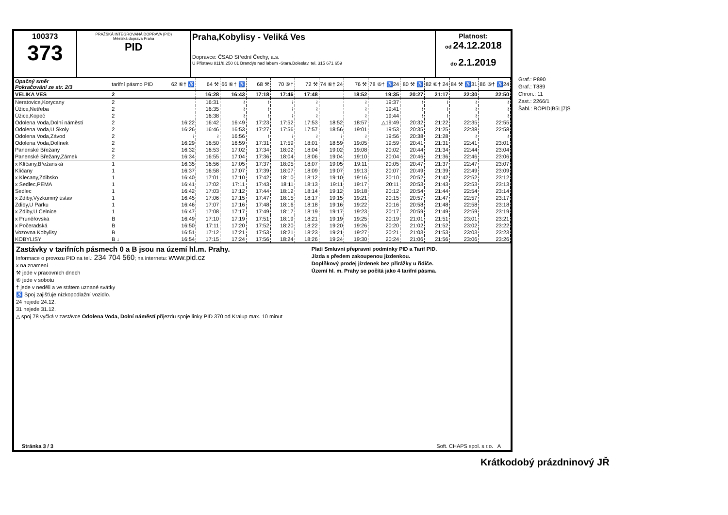100373
373
PRAŽSKÁ INTEGROVANÁ DOPRAVA (PID)
Městská doprava Praha
PID
Praha,Kobylisy - Veliká Ves
Dopravce: ČSAD Střední Čechy, a.s.
U Přístavu 811/8,250 01 Brandýs nad labem -Stará.Boleslav, tel. 315 671 659
Platnost:
od 24.12.2018
do 2.1.2019
| Opačný směr Pokračování ze str. 2/3 | tarifní pásmo PID | 62 ⑥† ♿ | 64 ⚒ | 66 ⑥† ♿ | 68 ⚒ | 70 ⑥† | 72 ⚒ | 74 ⑥† 24 | 76 ⚒ | 78 ⑥† ♿24 | 80 ⚒ ♿ | 82 ⑥† 24 | 84 ⚒ ♿31 | 86 ⑥† ♿24 |
| VELIKA VES | 2 | | 16:28 | 16:43 | 17:18 | 17:46 | 17:48 | | 18:52 | 19:35 | 20:27 | 21:17 | 22:30 | 22:50 |
| Neratovice,Korycany | 2 | | 16:31 | ≀ | ≀ | ≀ | ≀ | | ≀ | 19:37 | ≀ | ≀ | ≀ | ≀ |
| Úžice,Netřeba | 2 | | 16:35 | ≀ | ≀ | ≀ | ≀ | | ≀ | 19:41 | ≀ | ≀ | ≀ | ≀ |
| Úžice,Kopeč | 2 | | 16:38 | ≀ | ≀ | ≀ | ≀ | | ≀ | 19:44 | ≀ | ≀ | ≀ | ≀ |
| Odolena Voda,Dolní náměstí | 2 | 16:22 | 16:42 | 16:49 | 17:23 | 17:52 | 17:53 | 18:52 | 18:57 | △19:49 | 20:32 | 21:22 | 22:35 | 22:55 |
| Odolena Voda,U Školy | 2 | 16:26 | 16:46 | 16:53 | 17:27 | 17:56 | 17:57 | 18:56 | 19:01 | 19:53 | 20:35 | 21:25 | 22:38 | 22:58 |
| Odolena Voda,Závod | 2 | ≀ | ≀ | 16:56 | ≀ | ≀ | ≀ | ≀ | ≀ | 19:56 | 20:38 | 21:28 | ≀ | ≀ |
| Odolena Voda,Dolínek | 2 | 16:29 | 16:50 | 16:59 | 17:31 | 17:59 | 18:01 | 18:59 | 19:05 | 19:59 | 20:41 | 21:31 | 22:41 | 23:01 |
| Panenské Břežany | 2 | 16:32 | 16:53 | 17:02 | 17:34 | 18:02 | 18:04 | 19:02 | 19:08 | 20:02 | 20:44 | 21:34 | 22:44 | 23:04 |
| Panenské Břežany,Zámek | 2 | 16:34 | 16:55 | 17:04 | 17:36 | 18:04 | 18:06 | 19:04 | 19:10 | 20:04 | 20:46 | 21:36 | 22:46 | 23:06 |
| x Klíčany,Břežanská | 1 | 16:35 | 16:56 | 17:05 | 17:37 | 18:05 | 18:07 | 19:05 | 19:11 | 20:05 | 20:47 | 21:37 | 22:47 | 23:07 |
| Klíčany | 1 | 16:37 | 16:58 | 17:07 | 17:39 | 18:07 | 18:09 | 19:07 | 19:13 | 20:07 | 20:49 | 21:39 | 22:49 | 23:09 |
| x Klecany,Zdibsko | 1 | 16:40 | 17:01 | 17:10 | 17:42 | 18:10 | 18:12 | 19:10 | 19:16 | 20:10 | 20:52 | 21:42 | 22:52 | 23:12 |
| x Sedlec,PEMA | 1 | 16:41 | 17:02 | 17:11 | 17:43 | 18:11 | 18:13 | 19:11 | 19:17 | 20:11 | 20:53 | 21:43 | 22:53 | 23:13 |
| Sedlec | 1 | 16:42 | 17:03 | 17:12 | 17:44 | 18:12 | 18:14 | 19:12 | 19:18 | 20:12 | 20:54 | 21:44 | 22:54 | 23:14 |
| x Zdiby,Výzkumný ústav | 1 | 16:45 | 17:06 | 17:15 | 17:47 | 18:15 | 18:17 | 19:15 | 19:21 | 20:15 | 20:57 | 21:47 | 22:57 | 23:17 |
| Zdiby,U Parku | 1 | 16:46 | 17:07 | 17:16 | 17:48 | 18:16 | 18:18 | 19:16 | 19:22 | 20:16 | 20:58 | 21:48 | 22:58 | 23:18 |
| x Zdiby,U Celnice | 1 | 16:47 | 17:08 | 17:17 | 17:49 | 18:17 | 18:19 | 19:17 | 19:23 | 20:17 | 20:59 | 21:49 | 22:59 | 23:19 |
| x Pruněřovská | B | 16:49 | 17:10 | 17:19 | 17:51 | 18:19 | 18:21 | 19:19 | 19:25 | 20:19 | 21:01 | 21:51 | 23:01 | 23:21 |
| x Počeradská | B | 16:50 | 17:11 | 17:20 | 17:52 | 18:20 | 18:22 | 19:20 | 19:26 | 20:20 | 21:02 | 21:52 | 23:02 | 23:22 |
| Vozovna Kobylisy | B | 16:51 | 17:12 | 17:21 | 17:53 | 18:21 | 18:23 | 19:21 | 19:27 | 20:21 | 21:03 | 21:53 | 23:03 | 23:23 |
| KOBYLISY | B ↓ | 16:54 | 17:15 | 17:24 | 17:56 | 18:24 | 18:26 | 19:24 | 19:30 | 20:24 | 21:06 | 21:56 | 23:06 | 23:26 |
Zastávky v tarifních pásmech 0 a B jsou na území hl.m. Prahy.
Informace o provozu PID na tel.: 234 704 560; na internetu: www.pid.cz
x na znamení
⚒ jede v pracovních dnech
⑥ jede v sobotu
† jede v neděli a ve státem uznané svátky
♿ Spoj zajišťuje nízkopodlažní vozidlo.
24 nejede 24.12.
31 nejede 31.12.
△ spoj 78 vyčká v zastávce Odolena Voda, Dolní náměstí příjezdu spoje linky PID 370 od Kralup max. 10 minut
Platí Smluvní přepravní podmínky PID a Tarif PID.
Jízda s předem zakoupenou jízdenkou.
Doplňkový prodej jízdenek bez přirážky u řidiče.
Území hl. m. Prahy se počítá jako 4 tarifní pásma.
Stránka 3 / 3 Soft. CHAPS spol. s r.o. A
Graf.: P890
Graf.: T889
Chron.: 11
Zast.: 2266/1
Šabl.: ROPID|B5L|7|S
Krátkodobý prázdninový JŘ